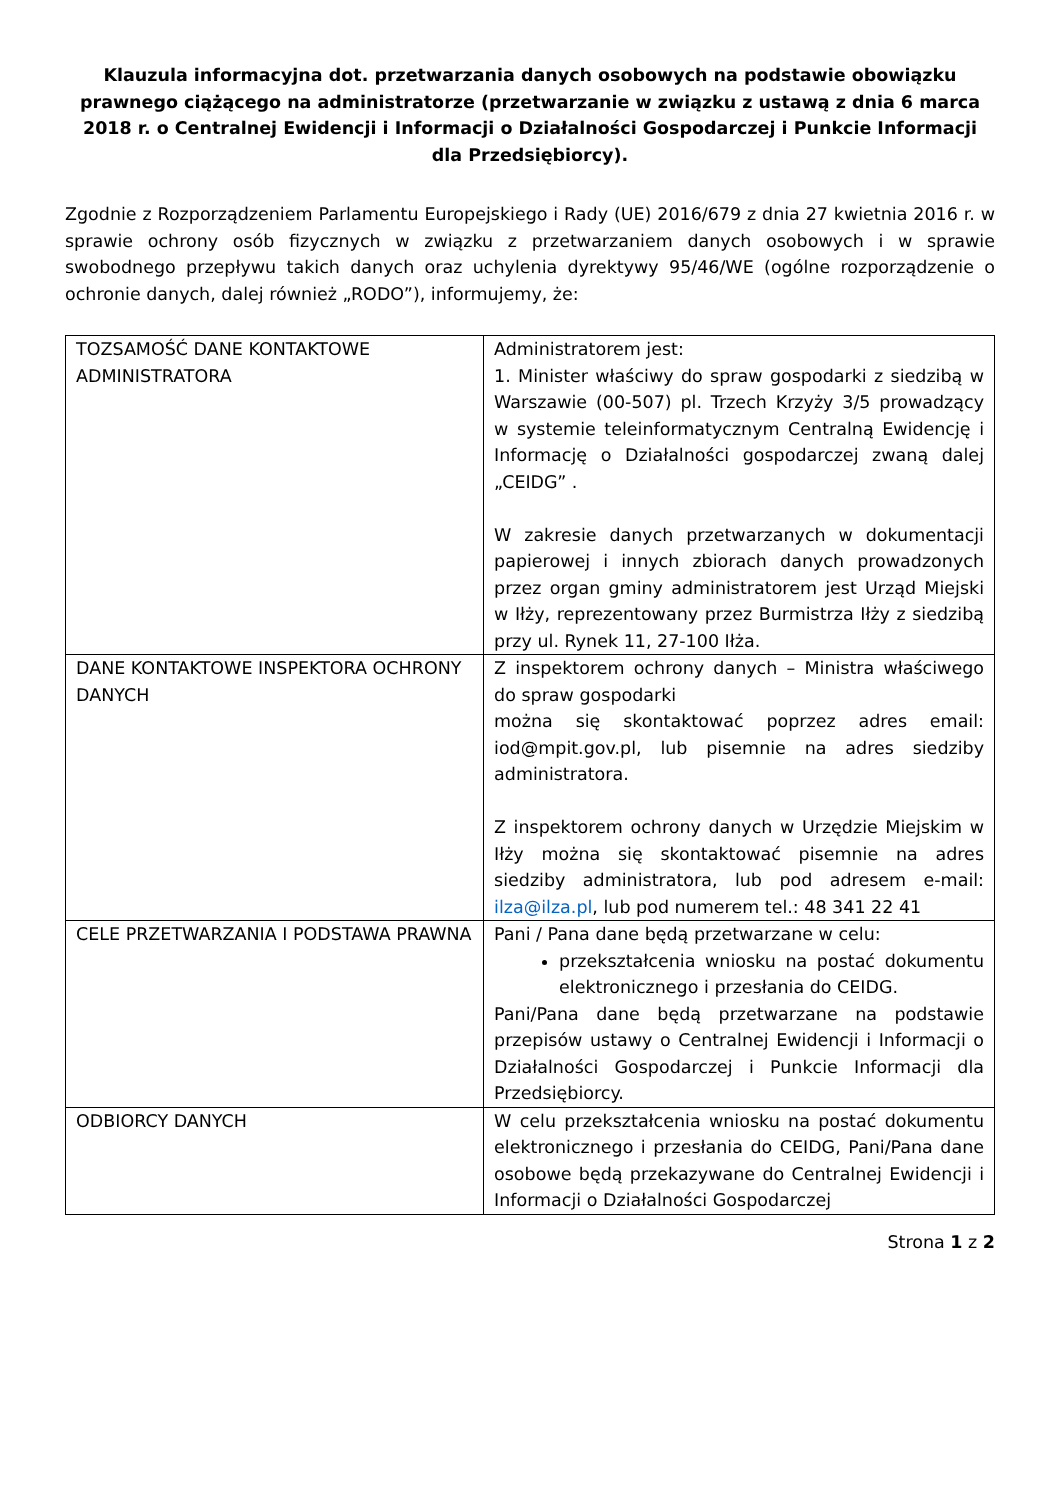Klauzula informacyjna dot. przetwarzania danych osobowych na podstawie obowiązku prawnego ciążącego na administratorze (przetwarzanie w związku z ustawą z dnia 6 marca 2018 r. o Centralnej Ewidencji i Informacji o Działalności Gospodarczej i Punkcie Informacji dla Przedsiębiorcy).
Zgodnie z Rozporządzeniem Parlamentu Europejskiego i Rady (UE) 2016/679 z dnia 27 kwietnia 2016 r. w sprawie ochrony osób fizycznych w związku z przetwarzaniem danych osobowych i w sprawie swobodnego przepływu takich danych oraz uchylenia dyrektywy 95/46/WE (ogólne rozporządzenie o ochronie danych, dalej również „RODO”), informujemy, że:
| TOZSAMOŚĆ DANE KONTAKTOWE ADMINISTRATORA | Administratorem jest: 1. Minister właściwy do spraw gospodarki z siedzibą w Warszawie (00-507) pl. Trzech Krzyży 3/5 prowadzący w systemie teleinformatycznym Centralną Ewidencję i Informację o Działalności gospodarczej zwaną dalej „CEIDG” . W zakresie danych przetwarzanych w dokumentacji papierowej i innych zbiorach danych prowadzonych przez organ gminy administratorem jest Urząd Miejski w Iłży, reprezentowany przez Burmistrza Iłży z siedzibą przy ul. Rynek 11, 27-100 Iłża. |
| DANE KONTAKTOWE INSPEKTORA OCHRONY DANYCH | Z inspektorem ochrony danych – Ministra właściwego do spraw gospodarki można się skontaktować poprzez adres email: iod@mpit.gov.pl, lub pisemnie na adres siedziby administratora. Z inspektorem ochrony danych w Urzędzie Miejskim w Iłży można się skontaktować pisemnie na adres siedziby administratora, lub pod adresem e-mail: ilza@ilza.pl , lub pod numerem tel.: 48 341 22 41 |
| CELE PRZETWARZANIA I PODSTAWA PRAWNA | Pani / Pana dane będą przetwarzane w celu: przekształcenia wniosku na postać dokumentu elektronicznego i przesłania do CEIDG. Pani/Pana dane będą przetwarzane na podstawie przepisów ustawy o Centralnej Ewidencji i Informacji o Działalności Gospodarczej i Punkcie Informacji dla Przedsiębiorcy. |
| ODBIORCY DANYCH | W celu przekształcenia wniosku na postać dokumentu elektronicznego i przesłania do CEIDG, Pani/Pana dane osobowe będą przekazywane do Centralnej Ewidencji i Informacji o Działalności Gospodarczej |
Strona 1 z 2